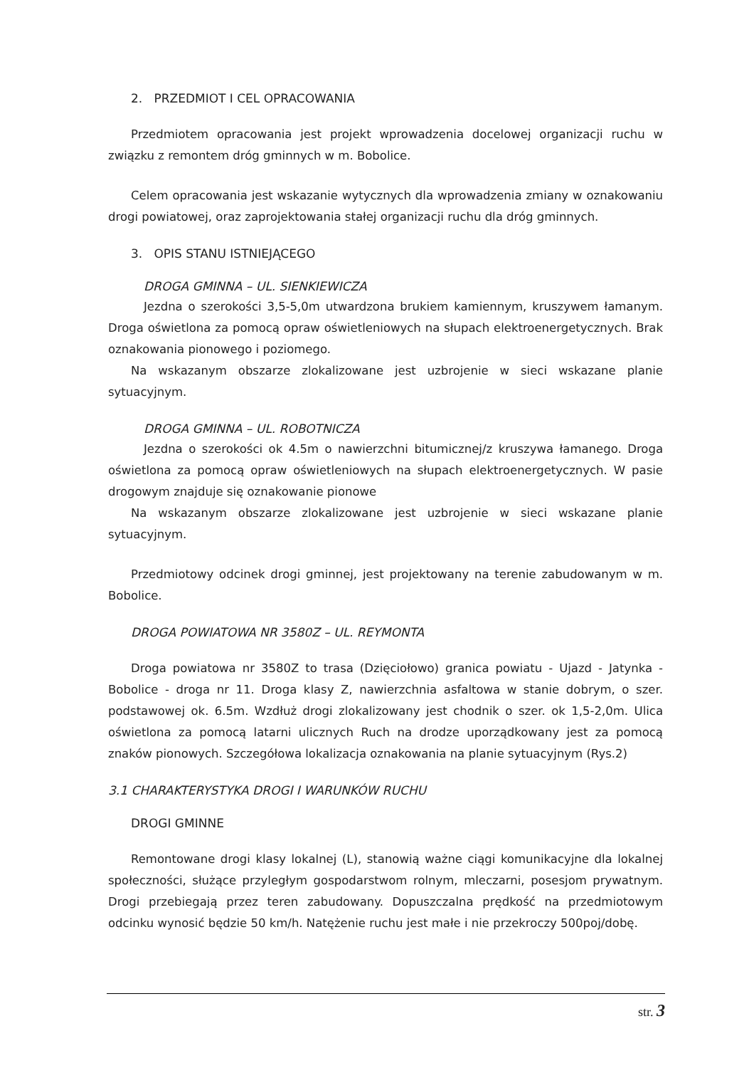2. PRZEDMIOT I CEL OPRACOWANIA
Przedmiotem opracowania jest projekt wprowadzenia docelowej organizacji ruchu w związku z remontem dróg gminnych w m. Bobolice.
Celem opracowania jest wskazanie wytycznych dla wprowadzenia zmiany w oznakowaniu drogi powiatowej, oraz zaprojektowania stałej organizacji ruchu dla dróg gminnych.
3. OPIS STANU ISTNIEJĄCEGO
DROGA GMINNA – UL. SIENKIEWICZA
Jezdna o szerokości 3,5-5,0m utwardzona brukiem kamiennym, kruszywem łamanym. Droga oświetlona za pomocą opraw oświetleniowych na słupach elektroenergetycznych. Brak oznakowania pionowego i poziomego.
Na wskazanym obszarze zlokalizowane jest uzbrojenie w sieci wskazane planie sytuacyjnym.
DROGA GMINNA – UL. ROBOTNICZA
Jezdna o szerokości ok 4.5m o nawierzchni bitumicznej/z kruszywa łamanego. Droga oświetlona za pomocą opraw oświetleniowych na słupach elektroenergetycznych. W pasie drogowym znajduje się oznakowanie pionowe
Na wskazanym obszarze zlokalizowane jest uzbrojenie w sieci wskazane planie sytuacyjnym.
Przedmiotowy odcinek drogi gminnej, jest projektowany na terenie zabudowanym w m. Bobolice.
DROGA POWIATOWA NR 3580Z – UL. REYMONTA
Droga powiatowa nr 3580Z to trasa (Dzięciołowo) granica powiatu - Ujazd - Jatynka - Bobolice - droga nr 11. Droga klasy Z, nawierzchnia asfaltowa w stanie dobrym, o szer. podstawowej ok. 6.5m. Wzdłuż drogi zlokalizowany jest chodnik o szer. ok 1,5-2,0m. Ulica oświetlona za pomocą latarni ulicznych Ruch na drodze uporządkowany jest za pomocą znaków pionowych. Szczegółowa lokalizacja oznakowania na planie sytuacyjnym (Rys.2)
3.1 CHARAKTERYSTYKA DROGI I WARUNKÓW RUCHU
DROGI GMINNE
Remontowane drogi klasy lokalnej (L), stanowią ważne ciągi komunikacyjne dla lokalnej społeczności, służące przyległym gospodarstwom rolnym, mleczarni, posesjom prywatnym. Drogi przebiegają przez teren zabudowany. Dopuszczalna prędkość na przedmiotowym odcinku wynosić będzie 50 km/h. Natężenie ruchu jest małe i nie przekroczy 500poj/dobę.
str. 3